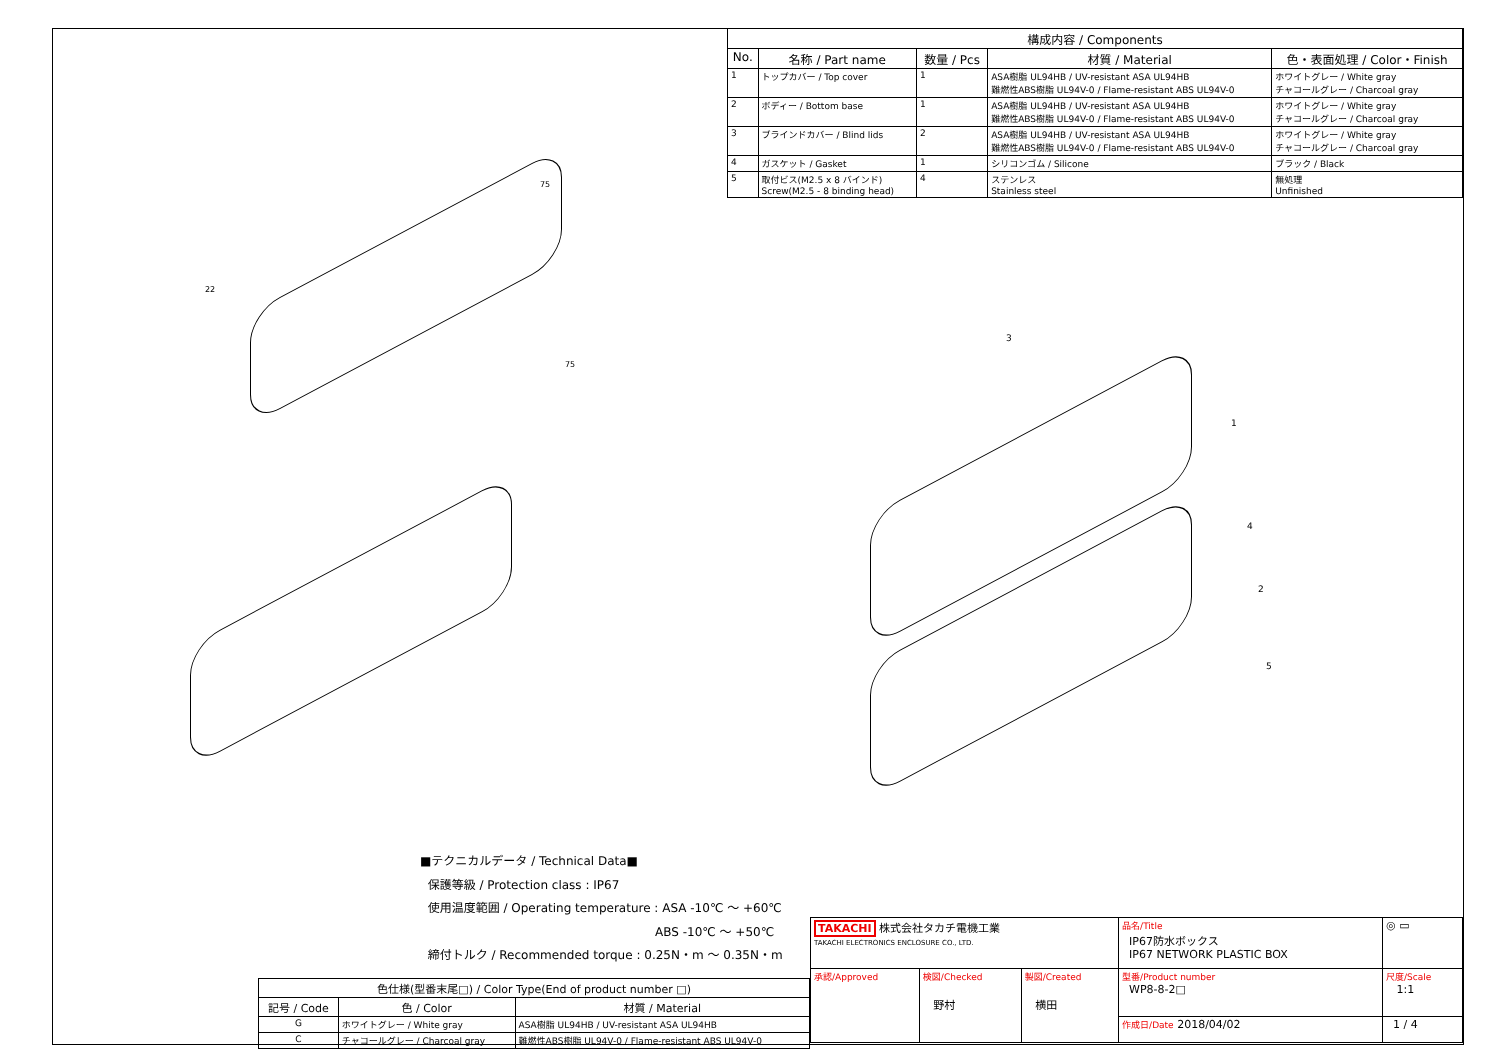| 構成内容 / Components | | | | |
| --- | --- | --- | --- | --- |
| No. | 名称 / Part name | 数量 / Pcs | 材質 / Material | 色・表面処理 / Color・Finish |
| 1 | トップカバー / Top cover | 1 | ASA樹脂 UL94HB / UV-resistant ASA UL94HB 難燃性ABS樹脂 UL94V-0 / Flame-resistant ABS UL94V-0 | ホワイトグレー / White gray チャコールグレー / Charcoal gray |
| 2 | ボディー / Bottom base | 1 | ASA樹脂 UL94HB / UV-resistant ASA UL94HB 難燃性ABS樹脂 UL94V-0 / Flame-resistant ABS UL94V-0 | ホワイトグレー / White gray チャコールグレー / Charcoal gray |
| 3 | ブラインドカバー / Blind lids | 2 | ASA樹脂 UL94HB / UV-resistant ASA UL94HB 難燃性ABS樹脂 UL94V-0 / Flame-resistant ABS UL94V-0 | ホワイトグレー / White gray チャコールグレー / Charcoal gray |
| 4 | ガスケット / Gasket | 1 | シリコンゴム / Silicone | ブラック / Black |
| 5 | 取付ビス(M2.5 x 8 バインド) Screw(M2.5 - 8 binding head) | 4 | ステンレス Stainless steel | 無処理 Unfinished |
75
75
22
3
1
4
2
5
■テクニカルデータ / Technical Data■
保護等級 / Protection class : IP67
使用温度範囲 / Operating temperature : ASA -10℃ ～ +60℃
ABS -10℃ ～ +50℃
締付トルク / Recommended torque : 0.25N・m ～ 0.35N・m
| 色仕様(型番末尾□) / Color Type(End of product number □) | | |
| --- | --- | --- |
| 記号 / Code | 色 / Color | 材質 / Material |
| G | ホワイトグレー / White gray | ASA樹脂 UL94HB / UV-resistant ASA UL94HB |
| C | チャコールグレー / Charcoal gray | 難燃性ABS樹脂 UL94V-0 / Flame-resistant ABS UL94V-0 |
| TAKACHI 株式会社タカチ電機工業 TAKACHI ELECTRONICS ENCLOSURE CO., LTD. | | | 品名/Title IP67防水ボックス IP67 NETWORK PLASTIC BOX | ◎ ▭ |
| 承認/Approved | 検図/Checked 野村 | 製図/Created 横田 | 型番/Product number WP8-8-2□ | 尺度/Scale 1:1 |
| | | | 作成日/Date 2018/04/02 | 1 / 4 |